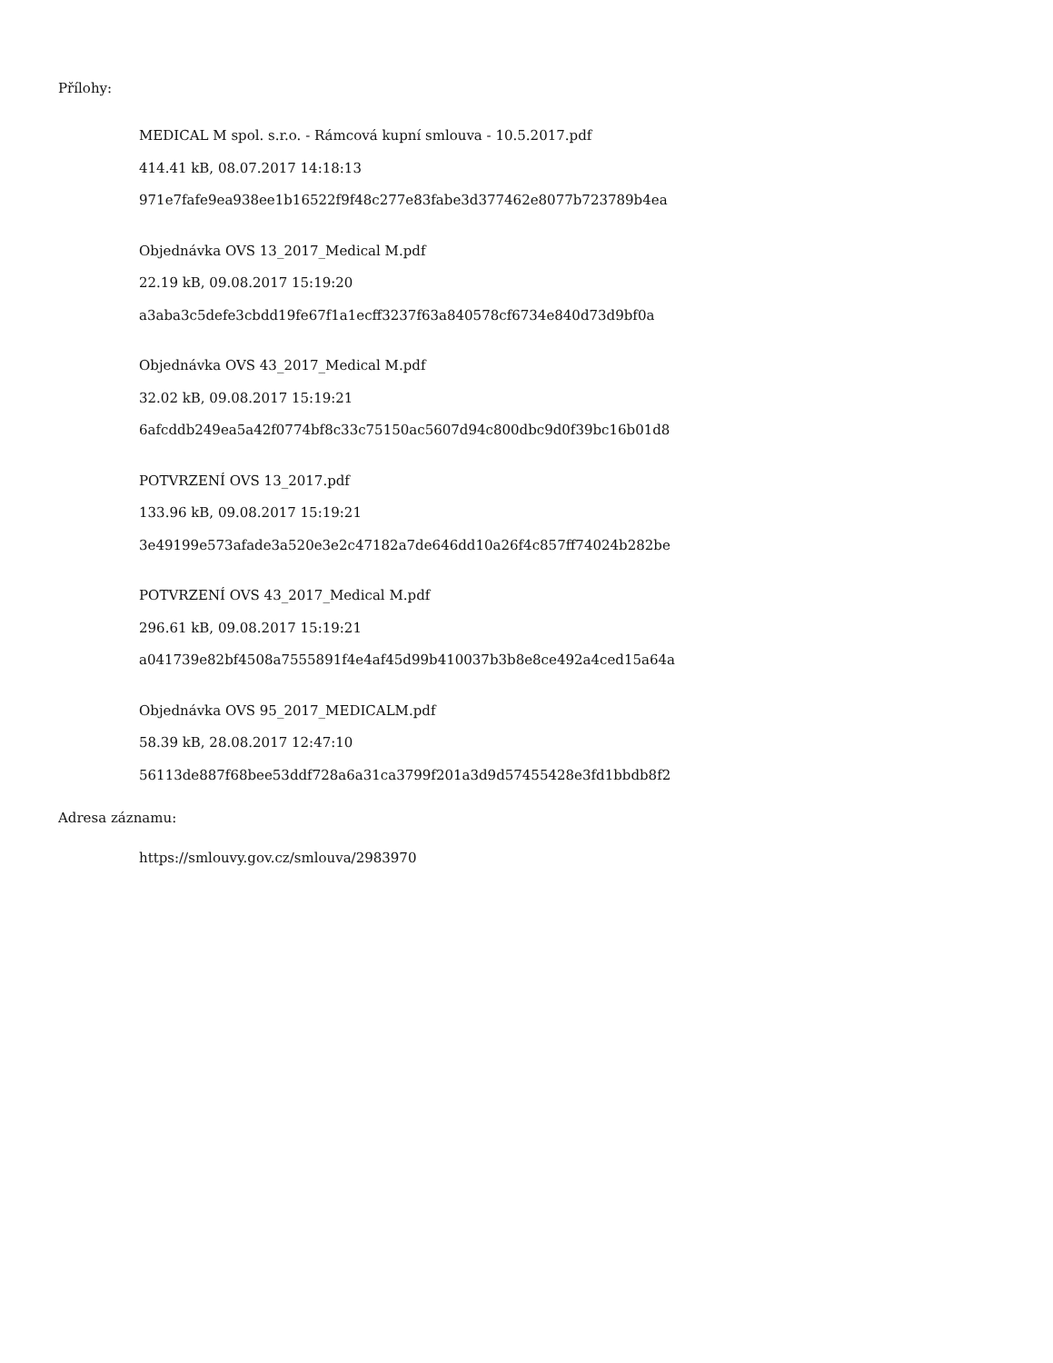Přílohy:
MEDICAL M spol. s.r.o. - Rámcová kupní smlouva - 10.5.2017.pdf
414.41 kB, 08.07.2017 14:18:13
971e7fafe9ea938ee1b16522f9f48c277e83fabe3d377462e8077b723789b4ea
Objednávka OVS 13_2017_Medical M.pdf
22.19 kB, 09.08.2017 15:19:20
a3aba3c5defe3cbdd19fe67f1a1ecff3237f63a840578cf6734e840d73d9bf0a
Objednávka OVS 43_2017_Medical M.pdf
32.02 kB, 09.08.2017 15:19:21
6afcddb249ea5a42f0774bf8c33c75150ac5607d94c800dbc9d0f39bc16b01d8
POTVRZENÍ OVS 13_2017.pdf
133.96 kB, 09.08.2017 15:19:21
3e49199e573afade3a520e3e2c47182a7de646dd10a26f4c857ff74024b282be
POTVRZENÍ OVS 43_2017_Medical M.pdf
296.61 kB, 09.08.2017 15:19:21
a041739e82bf4508a7555891f4e4af45d99b410037b3b8e8ce492a4ced15a64a
Objednávka OVS 95_2017_MEDICALM.pdf
58.39 kB, 28.08.2017 12:47:10
56113de887f68bee53ddf728a6a31ca3799f201a3d9d57455428e3fd1bbdb8f2
Adresa záznamu:
https://smlouvy.gov.cz/smlouva/2983970